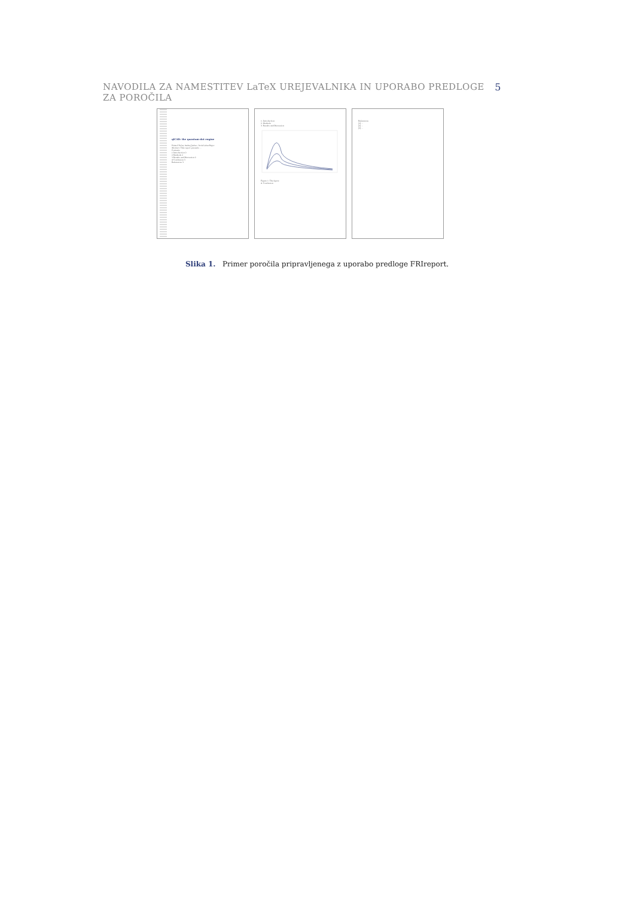NAVODILA ZA NAMESTITEV LaTeX UREJEVALNIKA IN UPORABO PREDLOGE ZA POROČILA 5
qlCAD: the quantum-dot engine
Primož Pečar, Andrej Jazbec, Iztok Lebar Bajec
Abstract. This report presents ...
Contents
1 Introduction 2
2 Methods 2
3 Results and Discussion 2
4 Conclusion 3
References 3
1. Introduction
2. Methods
3. Results and Discussion
Figure 1. The figure
4. Conclusion
References
[1] ...
[2] ...
[3] ...
Slika 1. Primer poročila pripravljenega z uporabo predloge FRIreport.